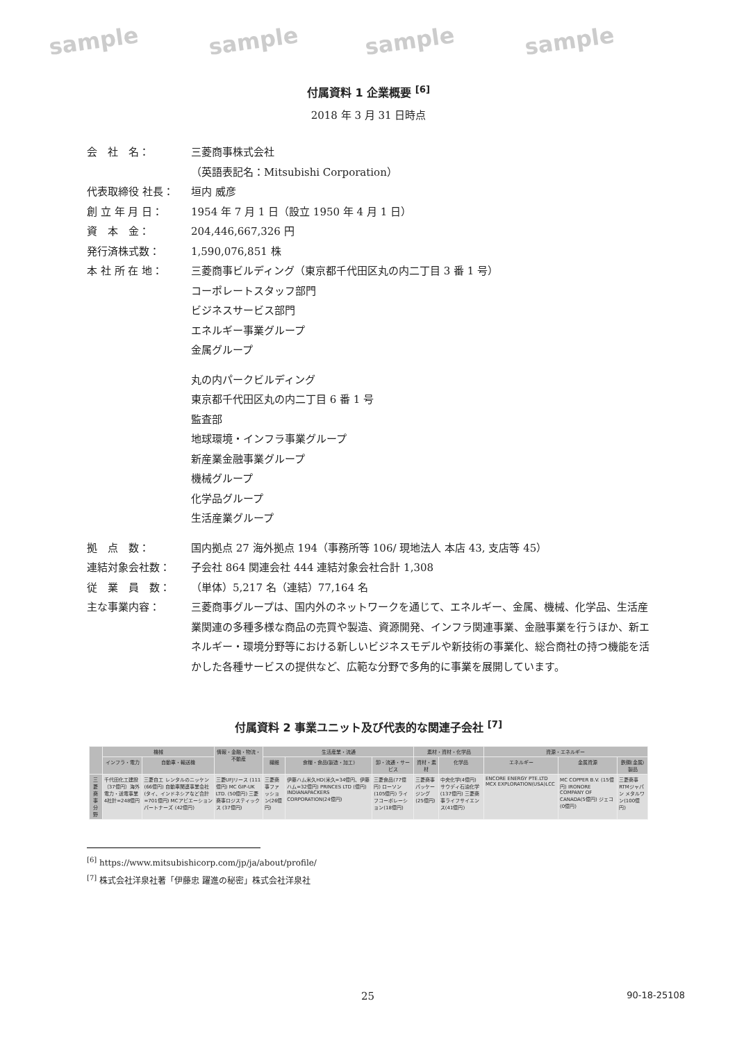sample sample sample sample
付属資料 1 企業概要 <sup>[6]</sup>
2018 年 3 月 31 日時点
会　社　名： 三菱商事株式会社
（英語表記名：Mitsubishi Corporation）
代表取締役 社長： 垣内 威彦
創 立 年 月 日： 1954 年 7 月 1 日（設立 1950 年 4 月 1 日）
資　本　金： 204,446,667,326 円
発行済株式数： 1,590,076,851 株
本 社 所 在 地： 三菱商事ビルディング（東京都千代田区丸の内二丁目 3 番 1 号）
コーポレートスタッフ部門
ビジネスサービス部門
エネルギー事業グループ
金属グループ
丸の内パークビルディング
東京都千代田区丸の内二丁目 6 番 1 号
監査部
地球環境・インフラ事業グループ
新産業金融事業グループ
機械グループ
化学品グループ
生活産業グループ
拠　点　数： 国内拠点 27 海外拠点 194（事務所等 106/ 現地法人 本店 43, 支店等 45）
連結対象会社数： 子会社 864 関連会社 444 連結対象会社合計 1,308
従　業　員　数： （単体）5,217 名（連結）77,164 名
主な事業内容： 三菱商事グループは、国内外のネットワークを通じて、エネルギー、金属、機械、化学品、生活産業関連の多種多様な商品の売買や製造、資源開発、インフラ関連事業、金融事業を行うほか、新エネルギー・環境分野等における新しいビジネスモデルや新技術の事業化、総合商社の持つ機能を活かした各種サービスの提供など、広範な分野で多角的に事業を展開しています。
付属資料 2 事業ユニット及び代表的な関連子会社 <sup>[7]</sup>
| | 機械 | | 情報・金融・物流・不動産 | 生活産業・流通 | | | 素材・資材・化学品 | | 資源・エネルギー | | |
| --- | --- | --- | --- | --- | --- | --- | --- | --- | --- | --- | --- |
| | インフラ・電力 | 自動車・輸送機 | | 繊維 | 食糧・食品(製造・加工) | 卸・流通・サービス | 資材・素材 | 化学品 | エネルギー | 金属資源 | 鉄鋼(金属)製品 |
| 三菱商事 分野 | 千代田化工建設（37億円）海外電力・送電事業 4社計=248億円 | 三菱自工 レンタルのニッケン (66億円) 自動車関連事業会社(タイ、インドネシアなど合計=701億円) MCアビエーションパートナーズ (42億円) | 三菱UFJリース (111億円) MC GIP-UK LTD. (50億円) 三菱商事ロジスティックス (37億円) | 三菱商事ファッション(26億円) | 伊藤ハム米久HD(米久=34億円、伊藤ハム=32億円) PRINCES LTD (億円) INDIANAPACKERS CORPORATION(24億円) | 三菱食品(77億円) ローソン (105億円) ライフコーポレーション(18億円) | 三菱商事パッケージング(25億円) | 中央化学(4億円) サウディ石油化学(137億円) 三菱商事ライフサイエンス(41億円) | ENCORE ENERGY PTE.LTD MCX EXPLORATION(USA)LCC | MC COPPER B.V. (15億円) IRONORE COMPANY OF CANADA(5億円) ジェコ(0億円) | 三菱商事RTMジャパン メタルワン(100億円) |
<sup>[6]</sup> https://www.mitsubishicorp.com/jp/ja/about/profile/
<sup>[7]</sup> 株式会社洋泉社著「伊藤忠 躍進の秘密」株式会社洋泉社
25 90-18-25108